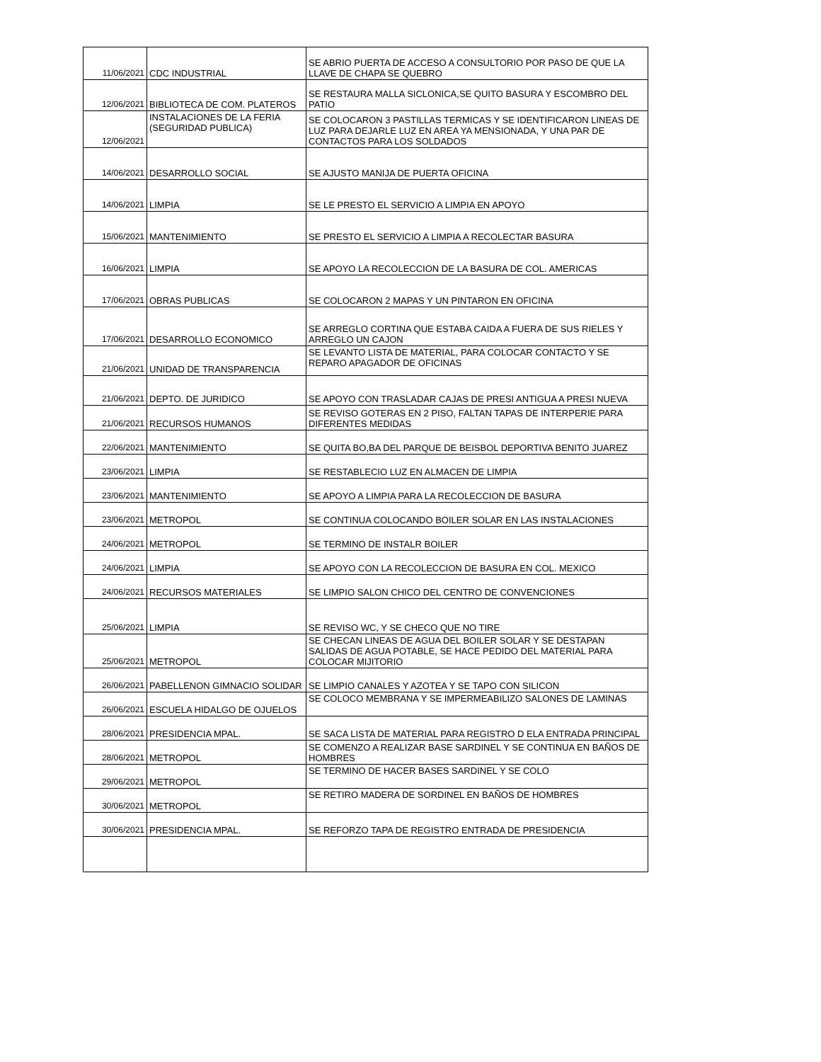| 11/06/2021 | CDC INDUSTRIAL | SE ABRIO PUERTA DE ACCESO A CONSULTORIO POR PASO DE QUE LA LLAVE DE CHAPA SE QUEBRO |
| 12/06/2021 | BIBLIOTECA DE COM. PLATEROS | SE RESTAURA MALLA SICLONICA,SE QUITO BASURA Y ESCOMBRO DEL PATIO |
| 12/06/2021 | INSTALACIONES DE LA FERIA (SEGURIDAD PUBLICA) | SE COLOCARON 3 PASTILLAS TERMICAS Y SE IDENTIFICARON LINEAS DE LUZ PARA DEJARLE LUZ EN AREA YA MENSIONADA, Y UNA PAR DE CONTACTOS PARA LOS SOLDADOS |
| 14/06/2021 | DESARROLLO SOCIAL | SE AJUSTO MANIJA DE PUERTA OFICINA |
| 14/06/2021 | LIMPIA | SE LE PRESTO EL SERVICIO A LIMPIA EN APOYO |
| 15/06/2021 | MANTENIMIENTO | SE PRESTO EL SERVICIO A LIMPIA A RECOLECTAR BASURA |
| 16/06/2021 | LIMPIA | SE APOYO LA RECOLECCION DE LA BASURA DE COL. AMERICAS |
| 17/06/2021 | OBRAS PUBLICAS | SE COLOCARON 2 MAPAS Y UN PINTARON EN OFICINA |
| 17/06/2021 | DESARROLLO ECONOMICO | SE ARREGLO CORTINA QUE ESTABA CAIDA A FUERA DE SUS RIELES Y ARREGLO UN CAJON |
| 21/06/2021 | UNIDAD DE TRANSPARENCIA | SE LEVANTO LISTA DE MATERIAL, PARA COLOCAR CONTACTO Y SE REPARO APAGADOR DE OFICINAS |
| 21/06/2021 | DEPTO. DE JURIDICO | SE APOYO CON TRASLADAR CAJAS DE PRESI ANTIGUA A PRESI NUEVA |
| 21/06/2021 | RECURSOS HUMANOS | SE REVISO GOTERAS EN 2 PISO, FALTAN TAPAS DE INTERPERIE PARA DIFERENTES MEDIDAS |
| 22/06/2021 | MANTENIMIENTO | SE QUITA BO,BA DEL PARQUE DE BEISBOL DEPORTIVA BENITO JUAREZ |
| 23/06/2021 | LIMPIA | SE RESTABLECIO LUZ EN ALMACEN DE LIMPIA |
| 23/06/2021 | MANTENIMIENTO | SE APOYO A LIMPIA PARA LA RECOLECCION DE BASURA |
| 23/06/2021 | METROPOL | SE CONTINUA COLOCANDO BOILER SOLAR EN LAS INSTALACIONES |
| 24/06/2021 | METROPOL | SE TERMINO DE INSTALR BOILER |
| 24/06/2021 | LIMPIA | SE APOYO CON LA RECOLECCION DE BASURA EN COL. MEXICO |
| 24/06/2021 | RECURSOS MATERIALES | SE LIMPIO SALON CHICO DEL CENTRO DE CONVENCIONES |
| 25/06/2021 | LIMPIA | SE REVISO WC, Y SE CHECO QUE NO TIRE |
| 25/06/2021 | METROPOL | SE CHECAN LINEAS DE AGUA DEL BOILER SOLAR Y SE DESTAPAN SALIDAS DE AGUA POTABLE, SE HACE PEDIDO DEL MATERIAL PARA COLOCAR MIJITORIO |
| 26/06/2021 | PABELLENON GIMNACIO SOLIDAR | SE LIMPIO CANALES Y AZOTEA Y SE TAPO CON SILICON |
| 26/06/2021 | ESCUELA HIDALGO DE OJUELOS | SE COLOCO MEMBRANA Y SE IMPERMEABILIZO SALONES DE LAMINAS |
| 28/06/2021 | PRESIDENCIA MPAL. | SE SACA LISTA DE MATERIAL PARA REGISTRO D ELA ENTRADA PRINCIPAL |
| 28/06/2021 | METROPOL | SE COMENZO A REALIZAR BASE SARDINEL Y SE CONTINUA EN BAÑOS DE HOMBRES |
| 29/06/2021 | METROPOL | SE TERMINO DE HACER BASES SARDINEL Y SE COLO |
| 30/06/2021 | METROPOL | SE RETIRO MADERA DE SORDINEL EN BAÑOS DE HOMBRES |
| 30/06/2021 | PRESIDENCIA MPAL. | SE REFORZO TAPA DE REGISTRO ENTRADA DE PRESIDENCIA |